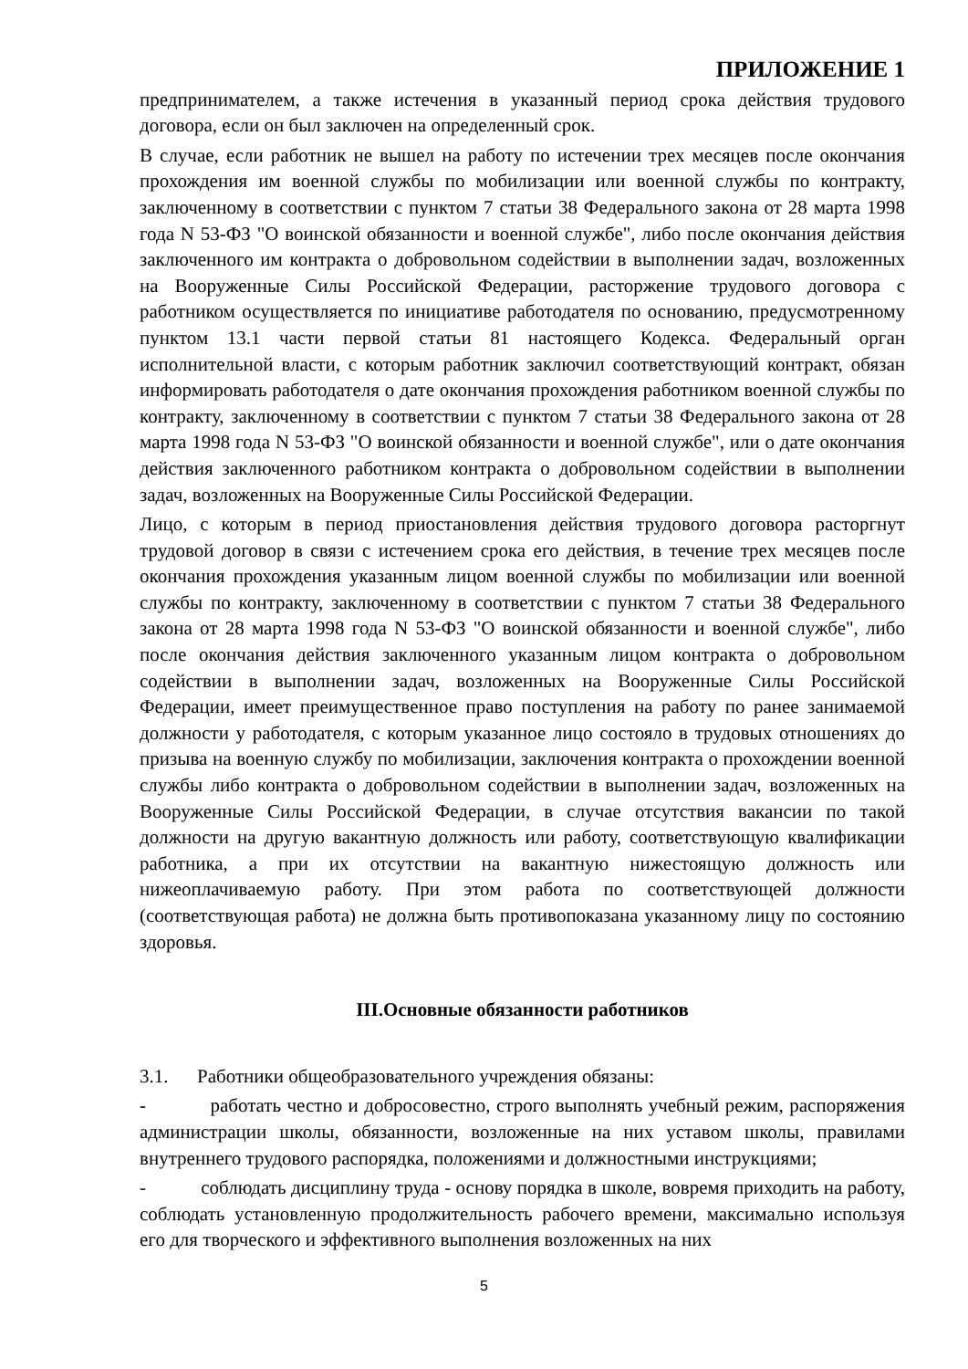ПРИЛОЖЕНИЕ 1
предпринимателем, а также истечения в указанный период срока действия трудового договора, если он был заключен на определенный срок.
В случае, если работник не вышел на работу по истечении трех месяцев после окончания прохождения им военной службы по мобилизации или военной службы по контракту, заключенному в соответствии с пунктом 7 статьи 38 Федерального закона от 28 марта 1998 года N 53-ФЗ "О воинской обязанности и военной службе", либо после окончания действия заключенного им контракта о добровольном содействии в выполнении задач, возложенных на Вооруженные Силы Российской Федерации, расторжение трудового договора с работником осуществляется по инициативе работодателя по основанию, предусмотренному пунктом 13.1 части первой статьи 81 настоящего Кодекса. Федеральный орган исполнительной власти, с которым работник заключил соответствующий контракт, обязан информировать работодателя о дате окончания прохождения работником военной службы по контракту, заключенному в соответствии с пунктом 7 статьи 38 Федерального закона от 28 марта 1998 года N 53-ФЗ "О воинской обязанности и военной службе", или о дате окончания действия заключенного работником контракта о добровольном содействии в выполнении задач, возложенных на Вооруженные Силы Российской Федерации.
Лицо, с которым в период приостановления действия трудового договора расторгнут трудовой договор в связи с истечением срока его действия, в течение трех месяцев после окончания прохождения указанным лицом военной службы по мобилизации или военной службы по контракту, заключенному в соответствии с пунктом 7 статьи 38 Федерального закона от 28 марта 1998 года N 53-ФЗ "О воинской обязанности и военной службе", либо после окончания действия заключенного указанным лицом контракта о добровольном содействии в выполнении задач, возложенных на Вооруженные Силы Российской Федерации, имеет преимущественное право поступления на работу по ранее занимаемой должности у работодателя, с которым указанное лицо состояло в трудовых отношениях до призыва на военную службу по мобилизации, заключения контракта о прохождении военной службы либо контракта о добровольном содействии в выполнении задач, возложенных на Вооруженные Силы Российской Федерации, в случае отсутствия вакансии по такой должности на другую вакантную должность или работу, соответствующую квалификации работника, а при их отсутствии на вакантную нижестоящую должность или нижеоплачиваемую работу. При этом работа по соответствующей должности (соответствующая работа) не должна быть противопоказана указанному лицу по состоянию здоровья.
III.Основные обязанности работников
3.1. Работники общеобразовательного учреждения обязаны:
- работать честно и добросовестно, строго выполнять учебный режим, распоряжения администрации школы, обязанности, возложенные на них уставом школы, правилами внутреннего трудового распорядка, положениями и должностными инструкциями;
- соблюдать дисциплину труда - основу порядка в школе, вовремя приходить на работу, соблюдать установленную продолжительность рабочего времени, максимально используя его для творческого и эффективного выполнения возложенных на них
5